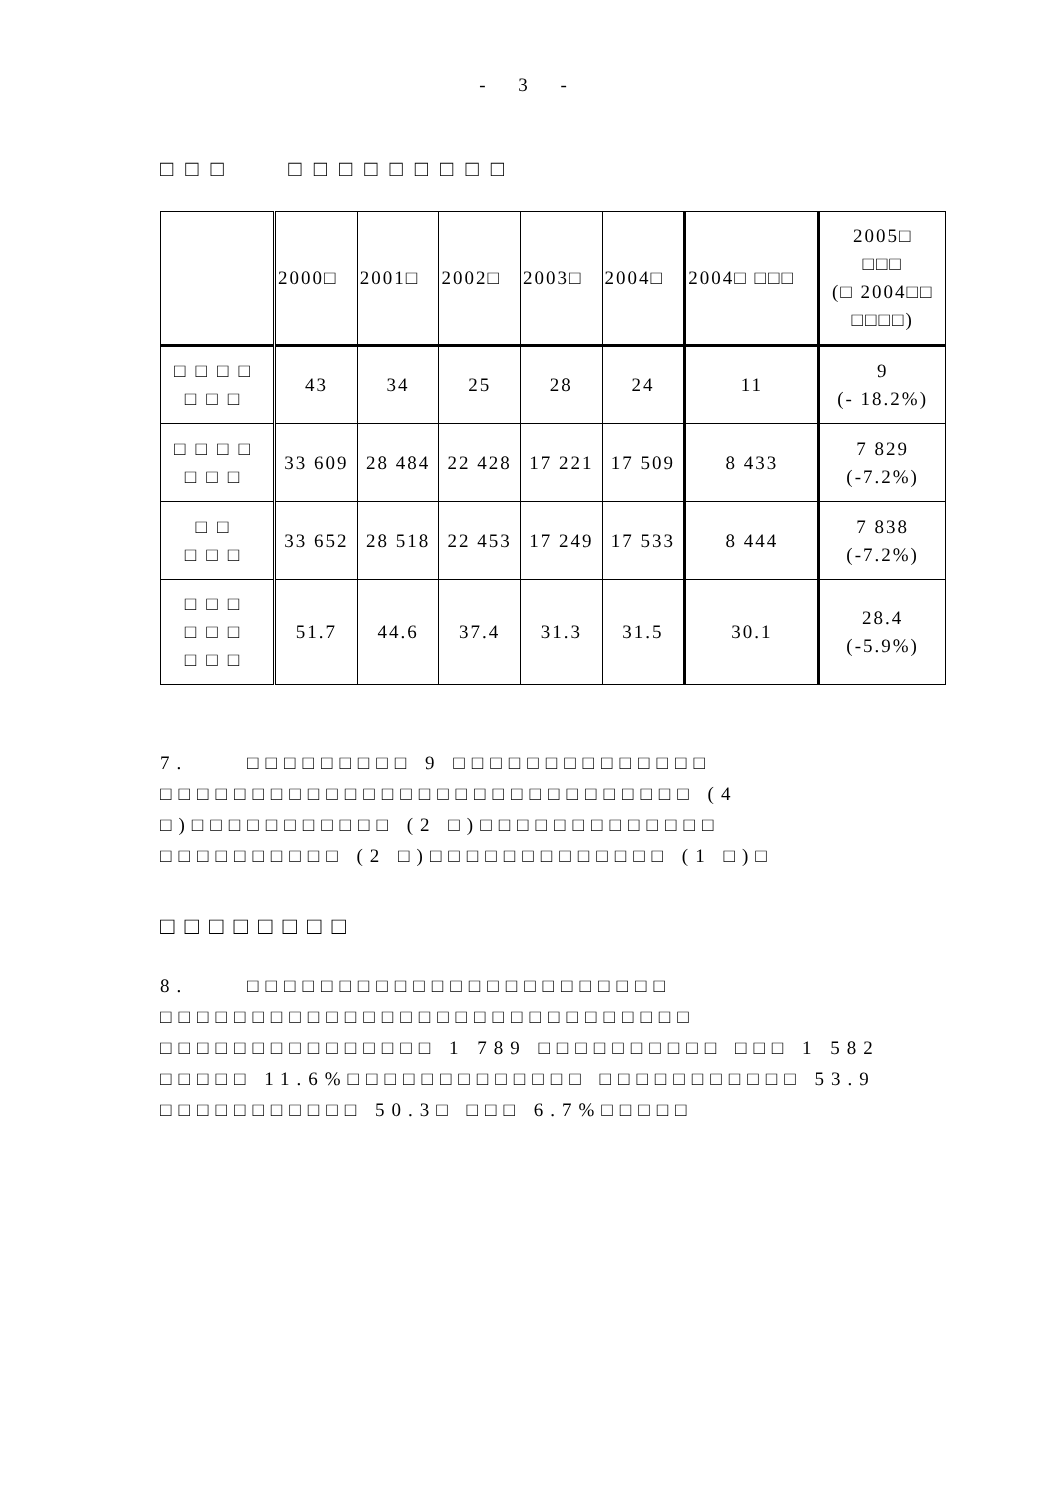- 3 -
□□□ □□□□□□□□□
| | 2000□ | 2001□ | 2002□ | 2003□ | 2004□ | 2004□ □□□ | 2005□ □□□ (□ 2004□□ □□□□) |
| --- | --- | --- | --- | --- | --- | --- | --- |
| □□□□ □□□ | 43 | 34 | 25 | 28 | 24 | 11 | 9 (- 18.2%) |
| □□□□ □□□ | 33 609 | 28 484 | 22 428 | 17 221 | 17 509 | 8 433 | 7 829 (-7.2%) |
| □□ □□□ | 33 652 | 28 518 | 22 453 | 17 249 | 17 533 | 8 444 | 7 838 (-7.2%) |
| □□□ □□□ □□□ | 51.7 | 44.6 | 37.4 | 31.3 | 31.5 | 30.1 | 28.4 (-5.9%) |
7. □□□□□□□□□ 9 □□□□□□□□□□□□□□ □□□□□□□□□□□□□□□□□□□□□□□□□□□□□ (4 □)□□□□□□□□□□□ (2 □)□□□□□□□□□□□□□ □□□□□□□□□□ (2 □)□□□□□□□□□□□□□ (1 □)□
□□□□□□□□
8. □□□□□□□□□□□□□□□□□□□□□□□ □□□□□□□□□□□□□□□□□□□□□□□□□□□□□ □□□□□□□□□□□□□□□ 1 789 □□□□□□□□□□ □□□ 1 582 □□□□□ 11.6%□□□□□□□□□□□□□ □□□□□□□□□□□ 53.9 □□□□□□□□□□□ 50.3□ □□□ 6.7%□□□□□